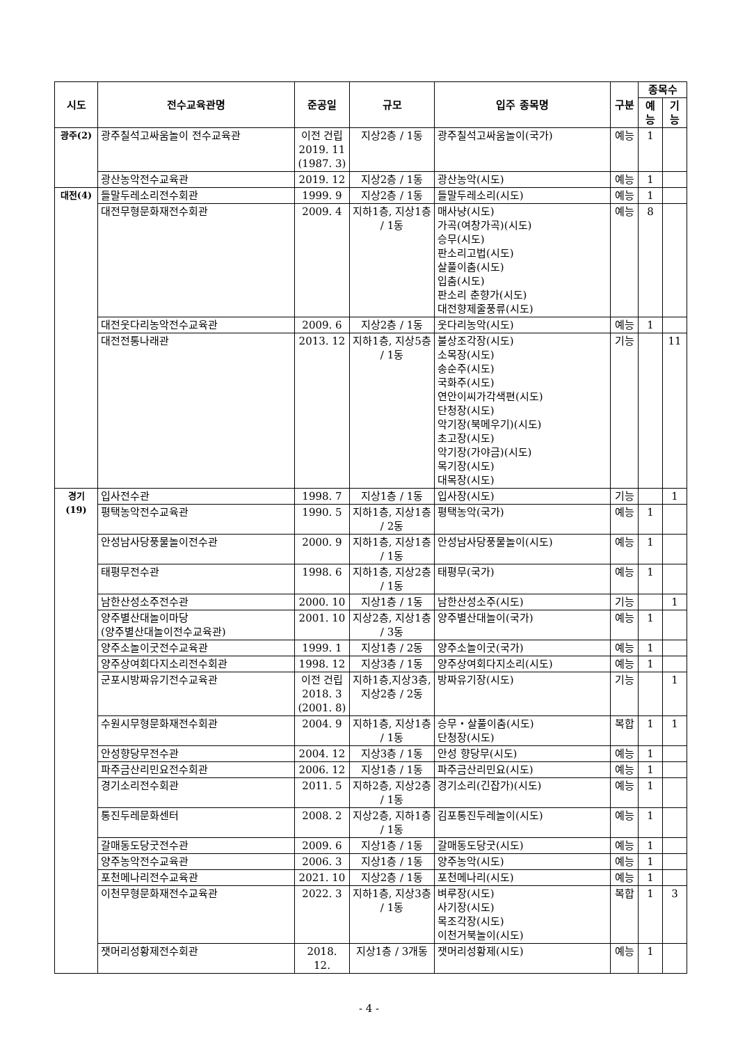| 시도 | 전수교육관명 | 준공일 | 규모 | 입주 종목명 | 구분 | 종목수 | |
| --- | --- | --- | --- | --- | --- | --- | --- |
| | | | | | | 예능 | 기능 |
| 광주(2) | 광주칠석고싸움놀이 전수교육관 | 이전 건립 2019. 11 (1987. 3) | 지상2층 / 1동 | 광주칠석고싸움놀이(국가) | 예능 | 1 | |
| | 광산농악전수교육관 | 2019. 12 | 지상2층 / 1동 | 광산농악(시도) | 예능 | 1 | |
| 대전(4) | 들말두레소리전수회관 | 1999. 9 | 지상2층 / 1동 | 들말두레소리(시도) | 예능 | 1 | |
| | 대전무형문화재전수회관 | 2009. 4 | 지하1층, 지상1층 / 1동 | 매사냥(시도) 가곡(여창가곡)(시도) 승무(시도) 판소리고법(시도) 살풀이춤(시도) 입춤(시도) 판소리 춘향가(시도) 대전향제줄풍류(시도) | 예능 | 8 | |
| | 대전웃다리농악전수교육관 | 2009. 6 | 지상2층 / 1동 | 웃다리농악(시도) | 예능 | 1 | |
| | 대전전통나래관 | 2013. 12 | 지하1층, 지상5층 / 1동 | 불상조각장(시도) 소목장(시도) 송순주(시도) 국화주(시도) 연안이씨가각색편(시도) 단청장(시도) 악기장(북메우기)(시도) 초고장(시도) 악기장(가야금)(시도) 목기장(시도) 대목장(시도) | 기능 | | 11 |
| 경기(19) | 입사전수관 | 1998. 7 | 지상1층 / 1동 | 입사장(시도) | 기능 | | 1 |
| | 평택농악전수교육관 | 1990. 5 | 지하1층, 지상1층 / 2동 | 평택농악(국가) | 예능 | 1 | |
| | 안성남사당풍물놀이전수관 | 2000. 9 | 지하1층, 지상1층 / 1동 | 안성남사당풍물놀이(시도) | 예능 | 1 | |
| | 태평무전수관 | 1998. 6 | 지하1층, 지상2층 / 1동 | 태평무(국가) | 예능 | 1 | |
| | 남한산성소주전수관 | 2000. 10 | 지상1층 / 1동 | 남한산성소주(시도) | 기능 | | 1 |
| | 양주별산대놀이마당 (양주별산대놀이전수교육관) | 2001. 10 | 지상2층, 지상1층 / 3동 | 양주별산대놀이(국가) | 예능 | 1 | |
| | 양주소놀이굿전수교육관 | 1999. 1 | 지상1층 / 2동 | 양주소놀이굿(국가) | 예능 | 1 | |
| | 양주상여회다지소리전수회관 | 1998. 12 | 지상3층 / 1동 | 양주상여회다지소리(시도) | 예능 | 1 | |
| | 군포시방짜유기전수교육관 | 이전 건립 2018. 3 (2001. 8) | 지하1층,지상3층, 지상2층 / 2동 | 방짜유기장(시도) | 기능 | | 1 |
| | 수원시무형문화재전수회관 | 2004. 9 | 지하1층, 지상1층 / 1동 | 승무・살풀이춤(시도) 단청장(시도) | 복합 | 1 | 1 |
| | 안성향당무전수관 | 2004. 12 | 지상3층 / 1동 | 안성 향당무(시도) | 예능 | 1 | |
| | 파주금산리민요전수회관 | 2006. 12 | 지상1층 / 1동 | 파주금산리민요(시도) | 예능 | 1 | |
| | 경기소리전수회관 | 2011. 5 | 지하2층, 지상2층 / 1동 | 경기소리(긴잡가)(시도) | 예능 | 1 | |
| | 통진두레문화센터 | 2008. 2 | 지상2층, 지하1층 / 1동 | 김포통진두레놀이(시도) | 예능 | 1 | |
| | 갈매동도당굿전수관 | 2009. 6 | 지상1층 / 1동 | 갈매동도당굿(시도) | 예능 | 1 | |
| | 양주농악전수교육관 | 2006. 3 | 지상1층 / 1동 | 양주농악(시도) | 예능 | 1 | |
| | 포천메나리전수교육관 | 2021. 10 | 지상2층 / 1동 | 포천메나리(시도) | 예능 | 1 | |
| | 이천무형문화재전수교육관 | 2022. 3 | 지하1층, 지상3층 / 1동 | 벼루장(시도) 사기장(시도) 목조각장(시도) 이천거북놀이(시도) | 복합 | 1 | 3 |
| | 잿머리성황제전수회관 | 2018. 12. | 지상1층 / 3개동 | 잿머리성황제(시도) | 예능 | 1 | |
- 4 -